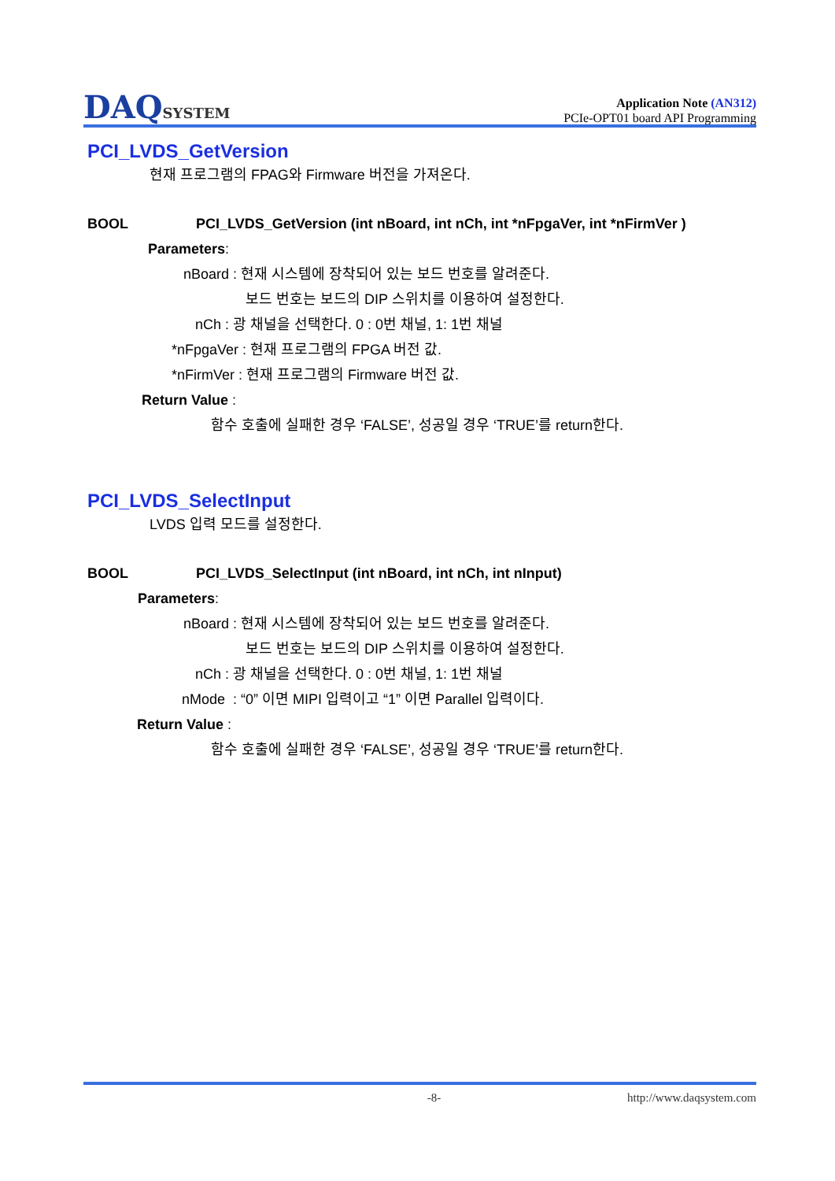DAQSYSTEM
Application Note (AN312)
PCIe-OPT01 board API Programming
PCI_LVDS_GetVersion
현재 프로그램의 FPAG와 Firmware 버전을 가져온다.
BOOL PCI_LVDS_GetVersion (int nBoard, int nCh, int *nFpgaVer, int *nFirmVer )
Parameters:
nBoard : 현재 시스템에 장착되어 있는 보드 번호를 알려준다.
보드 번호는 보드의 DIP 스위치를 이용하여 설정한다.
nCh : 광 채널을 선택한다. 0 : 0번 채널, 1: 1번 채널
*nFpgaVer : 현재 프로그램의 FPGA 버전 값.
*nFirmVer : 현재 프로그램의 Firmware 버전 값.
Return Value :
함수 호출에 실패한 경우 ‘FALSE’, 성공일 경우 ‘TRUE’를 return한다.
PCI_LVDS_SelectInput
LVDS 입력 모드를 설정한다.
BOOL PCI_LVDS_SelectInput (int nBoard, int nCh, int nInput)
Parameters:
nBoard : 현재 시스템에 장착되어 있는 보드 번호를 알려준다.
보드 번호는 보드의 DIP 스위치를 이용하여 설정한다.
nCh : 광 채널을 선택한다. 0 : 0번 채널, 1: 1번 채널
nMode : “0” 이면 MIPI 입력이고 “1” 이면 Parallel 입력이다.
Return Value :
함수 호출에 실패한 경우 ‘FALSE’, 성공일 경우 ‘TRUE’를 return한다.
-8- http://www.daqsystem.com